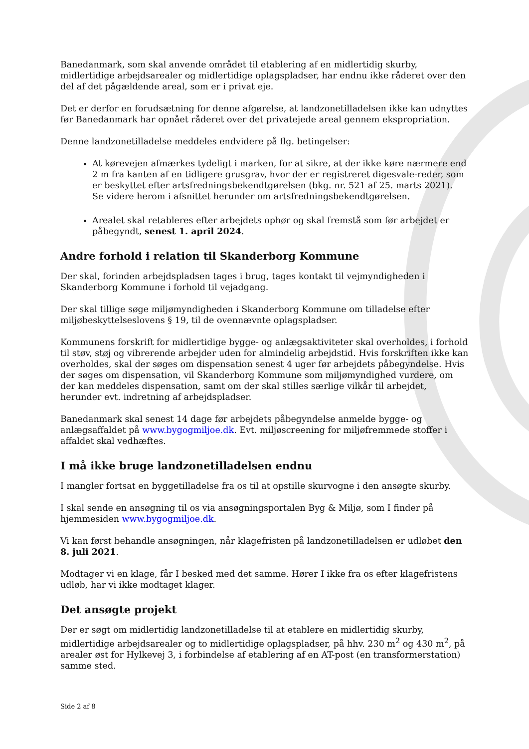Banedanmark, som skal anvende området til etablering af en midlertidig skurby, midlertidige arbejdsarealer og midlertidige oplagspladser, har endnu ikke råderet over den del af det pågældende areal, som er i privat eje.
Det er derfor en forudsætning for denne afgørelse, at landzonetilladelsen ikke kan udnyttes før Banedanmark har opnået råderet over det privatejede areal gennem ekspropriation.
Denne landzonetilladelse meddeles endvidere på flg. betingelser:
At kørevejen afmærkes tydeligt i marken, for at sikre, at der ikke køre nærmere end 2 m fra kanten af en tidligere grusgrav, hvor der er registreret digesvale-reder, som er beskyttet efter artsfredningsbekendtgørelsen (bkg. nr. 521 af 25. marts 2021).
Se videre herom i afsnittet herunder om artsfredningsbekendtgørelsen.
Arealet skal retableres efter arbejdets ophør og skal fremstå som før arbejdet er påbegyndt, senest 1. april 2024.
Andre forhold i relation til Skanderborg Kommune
Der skal, forinden arbejdspladsen tages i brug, tages kontakt til vejmyndigheden i Skanderborg Kommune i forhold til vejadgang.
Der skal tillige søge miljømyndigheden i Skanderborg Kommune om tilladelse efter miljøbeskyttelseslovens § 19, til de ovennævnte oplagspladser.
Kommunens forskrift for midlertidige bygge- og anlægsaktiviteter skal overholdes, i forhold til støv, støj og vibrerende arbejder uden for almindelig arbejdstid. Hvis forskriften ikke kan overholdes, skal der søges om dispensation senest 4 uger før arbejdets påbegyndelse. Hvis der søges om dispensation, vil Skanderborg Kommune som miljømyndighed vurdere, om der kan meddeles dispensation, samt om der skal stilles særlige vilkår til arbejdet, herunder evt. indretning af arbejdspladser.
Banedanmark skal senest 14 dage før arbejdets påbegyndelse anmelde bygge- og anlægsaffaldet på www.bygogmiljoe.dk. Evt. miljøscreening for miljøfremmede stoffer i affaldet skal vedhæftes.
I må ikke bruge landzonetilladelsen endnu
I mangler fortsat en byggetilladelse fra os til at opstille skurvogne i den ansøgte skurby.
I skal sende en ansøgning til os via ansøgningsportalen Byg & Miljø, som I finder på hjemmesiden www.bygogmiljoe.dk.
Vi kan først behandle ansøgningen, når klagefristen på landzonetilladelsen er udløbet den 8. juli 2021.
Modtager vi en klage, får I besked med det samme. Hører I ikke fra os efter klagefristens udløb, har vi ikke modtaget klager.
Det ansøgte projekt
Der er søgt om midlertidig landzonetilladelse til at etablere en midlertidig skurby, midlertidige arbejdsarealer og to midlertidige oplagspladser, på hhv. 230 m<sup>2</sup> og 430 m<sup>2</sup>, på arealer øst for Hylkevej 3, i forbindelse af etablering af en AT-post (en transformerstation) samme sted.
Side 2 af 8